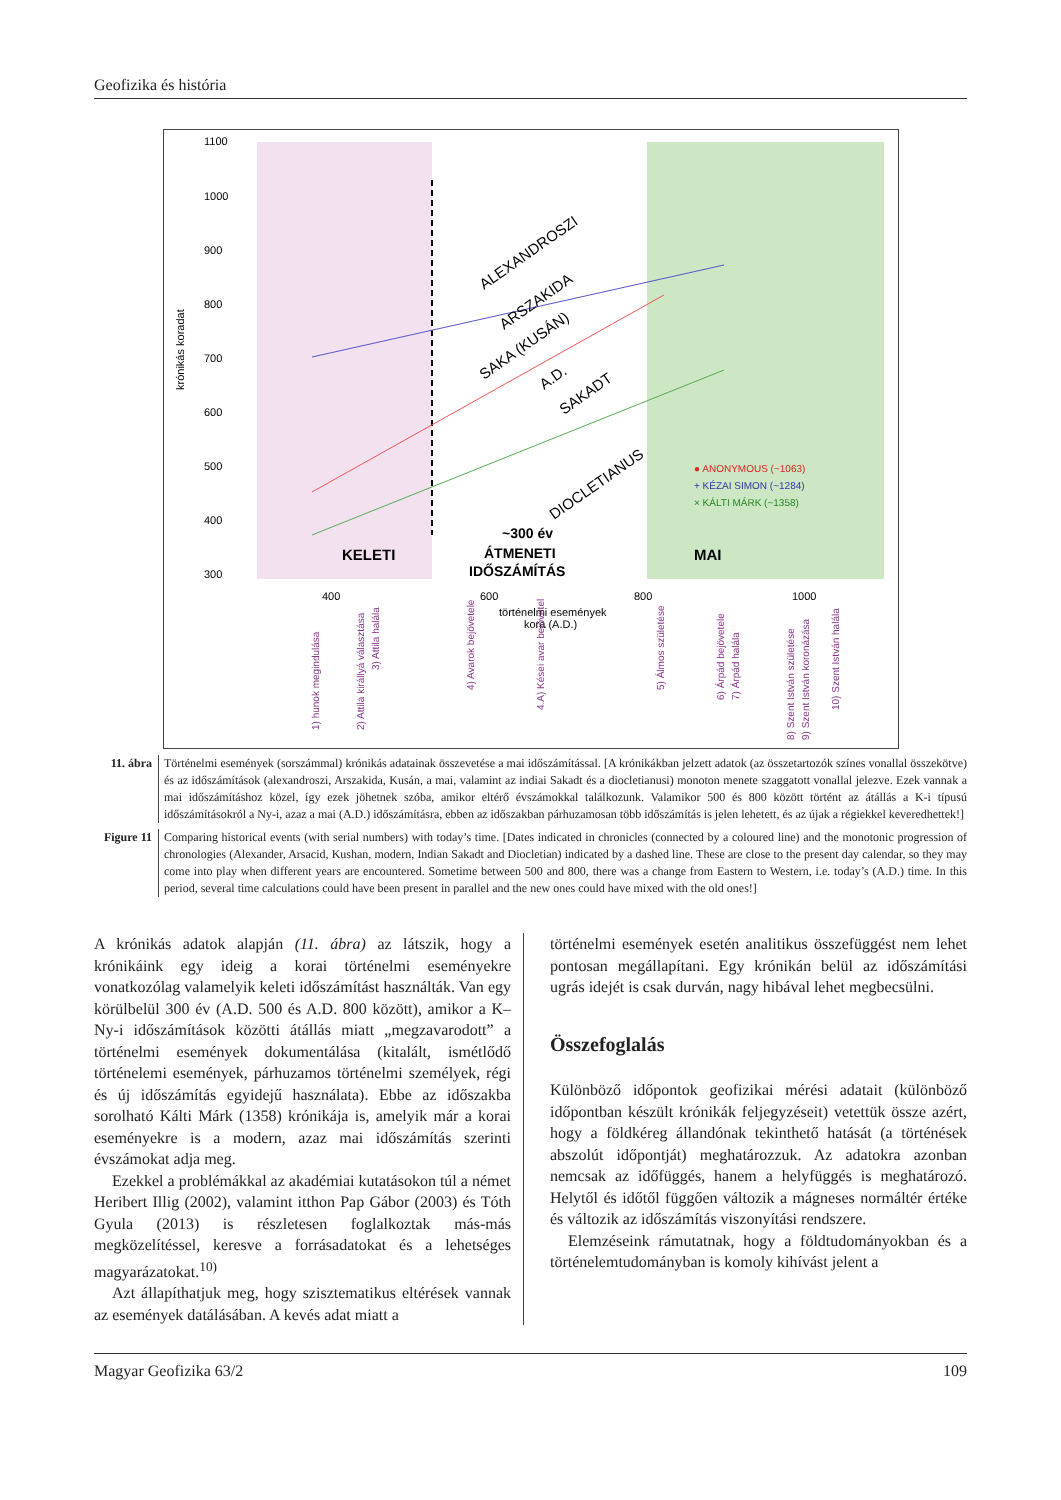Geofizika és história
1100
1000
900
800
700
600
500
400
300
krónikás koradat
ALEXANDROSZI
ARSZAKIDA
SAKA (KUSÁN)
A.D.
SAKADT
DIOCLETIANUS
● ANONYMOUS (~1063)
+ KÉZAI SIMON (~1284)
× KÁLTI MÁRK (~1358)
KELETI
~300 év
ÁTMENETI
IDŐSZÁMÍTÁS
MAI
400
600
800
1000
történelmi események
kora (A.D.)
1) hunok megindulása
2) Attila királlyá választása
3) Attila halála
4) Avarok bejövetele
4.A) Kései avar bejövetel
5) Álmos születése
6) Árpád bejövetele
7) Árpád halála
8) Szent István születése
9) Szent István koronázása
10) Szent István halála
11. ábra Történelmi események (sorszámmal) krónikás adatainak összevetése a mai időszámítással. [A krónikákban jelzett adatok (az összetartozók színes vonallal összekötve) és az időszámítások (alexandroszi, Arszakida, Kusán, a mai, valamint az indiai Sakadt és a diocletianusi) monoton menete szaggatott vonallal jelezve. Ezek vannak a mai időszámításhoz közel, így ezek jöhetnek szóba, amikor eltérő évszámokkal találkozunk. Valamikor 500 és 800 között történt az átállás a K-i típusú időszámításokról a Ny-i, azaz a mai (A.D.) időszámításra, ebben az időszakban párhuzamosan több időszámítás is jelen lehetett, és az újak a régiekkel keveredhettek!]
Figure 11
Comparing historical events (with serial numbers) with today’s time. [Dates indicated in chronicles (connected by a coloured line) and the monotonic progression of chronologies (Alexander, Arsacid, Kushan, modern, Indian Sakadt and Diocletian) indicated by a dashed line. These are close to the present day calendar, so they may come into play when different years are encountered. Sometime between 500 and 800, there was a change from Eastern to Western, i.e. today’s (A.D.) time. In this period, several time calculations could have been present in parallel and the new ones could have mixed with the old ones!]
A krónikás adatok alapján (11. ábra) az látszik, hogy a krónikáink egy ideig a korai történelmi eseményekre vonatkozólag valamelyik keleti időszámítást használták. Van egy körülbelül 300 év (A.D. 500 és A.D. 800 között), amikor a K–Ny-i időszámítások közötti átállás miatt „megzavarodott” a történelmi események dokumentálása (kitalált, ismétlődő történelemi események, párhuzamos történelmi személyek, régi és új időszámítás egyidejű használata). Ebbe az időszakba sorolható Kálti Márk (1358) krónikája is, amelyik már a korai eseményekre is a modern, azaz mai időszámítás szerinti évszámokat adja meg.
Ezekkel a problémákkal az akadémiai kutatásokon túl a német Heribert Illig (2002), valamint itthon Pap Gábor (2003) és Tóth Gyula (2013) is részletesen foglalkoztak más-más megközelítéssel, keresve a forrásadatokat és a lehetséges magyarázatokat.<sup>10)</sup>
Azt állapíthatjuk meg, hogy szisztematikus eltérések vannak az események datálásában. A kevés adat miatt a
történelmi események esetén analitikus összefüggést nem lehet pontosan megállapítani. Egy krónikán belül az időszámítási ugrás idejét is csak durván, nagy hibával lehet megbecsülni.
Összefoglalás
Különböző időpontok geofizikai mérési adatait (különböző időpontban készült krónikák feljegyzéseit) vetettük össze azért, hogy a földkéreg állandónak tekinthető hatását (a történések abszolút időpontját) meghatározzuk. Az adatokra azonban nemcsak az időfüggés, hanem a helyfüggés is meghatározó. Helytől és időtől függően változik a mágneses normáltér értéke és változik az időszámítás viszonyítási rendszere.
Elemzéseink rámutatnak, hogy a földtudományokban és a történelemtudományban is komoly kihívást jelent a
Magyar Geofizika 63/2 109